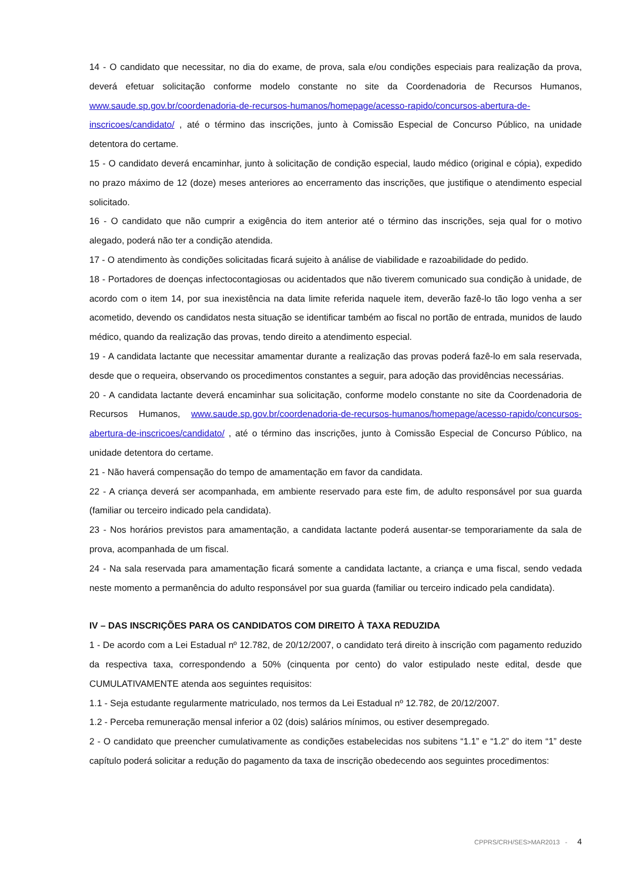14 - O candidato que necessitar, no dia do exame, de prova, sala e/ou condições especiais para realização da prova, deverá efetuar solicitação conforme modelo constante no site da Coordenadoria de Recursos Humanos, www.saude.sp.gov.br/coordenadoria-de-recursos-humanos/homepage/acesso-rapido/concursos-abertura-de-inscricoes/candidato/ , até o término das inscrições, junto à Comissão Especial de Concurso Público, na unidade detentora do certame.
15 - O candidato deverá encaminhar, junto à solicitação de condição especial, laudo médico (original e cópia), expedido no prazo máximo de 12 (doze) meses anteriores ao encerramento das inscrições, que justifique o atendimento especial solicitado.
16 - O candidato que não cumprir a exigência do item anterior até o término das inscrições, seja qual for o motivo alegado, poderá não ter a condição atendida.
17 - O atendimento às condições solicitadas ficará sujeito à análise de viabilidade e razoabilidade do pedido.
18 - Portadores de doenças infectocontagiosas ou acidentados que não tiverem comunicado sua condição à unidade, de acordo com o item 14, por sua inexistência na data limite referida naquele item, deverão fazê-lo tão logo venha a ser acometido, devendo os candidatos nesta situação se identificar também ao fiscal no portão de entrada, munidos de laudo médico, quando da realização das provas, tendo direito a atendimento especial.
19 - A candidata lactante que necessitar amamentar durante a realização das provas poderá fazê-lo em sala reservada, desde que o requeira, observando os procedimentos constantes a seguir, para adoção das providências necessárias.
20 - A candidata lactante deverá encaminhar sua solicitação, conforme modelo constante no site da Coordenadoria de Recursos Humanos, www.saude.sp.gov.br/coordenadoria-de-recursos-humanos/homepage/acesso-rapido/concursos-abertura-de-inscricoes/candidato/ , até o término das inscrições, junto à Comissão Especial de Concurso Público, na unidade detentora do certame.
21 - Não haverá compensação do tempo de amamentação em favor da candidata.
22 - A criança deverá ser acompanhada, em ambiente reservado para este fim, de adulto responsável por sua guarda (familiar ou terceiro indicado pela candidata).
23 - Nos horários previstos para amamentação, a candidata lactante poderá ausentar-se temporariamente da sala de prova, acompanhada de um fiscal.
24 - Na sala reservada para amamentação ficará somente a candidata lactante, a criança e uma fiscal, sendo vedada neste momento a permanência do adulto responsável por sua guarda (familiar ou terceiro indicado pela candidata).
IV – DAS INSCRIÇÕES PARA OS CANDIDATOS COM DIREITO À TAXA REDUZIDA
1 - De acordo com a Lei Estadual nº 12.782, de 20/12/2007, o candidato terá direito à inscrição com pagamento reduzido da respectiva taxa, correspondendo a 50% (cinquenta por cento) do valor estipulado neste edital, desde que CUMULATIVAMENTE atenda aos seguintes requisitos:
1.1 - Seja estudante regularmente matriculado, nos termos da Lei Estadual nº 12.782, de 20/12/2007.
1.2 - Perceba remuneração mensal inferior a 02 (dois) salários mínimos, ou estiver desempregado.
2 - O candidato que preencher cumulativamente as condições estabelecidas nos subitens “1.1” e “1.2” do item “1” deste capítulo poderá solicitar a redução do pagamento da taxa de inscrição obedecendo aos seguintes procedimentos:
CPPRS/CRH/SES>MAR2013 - 4